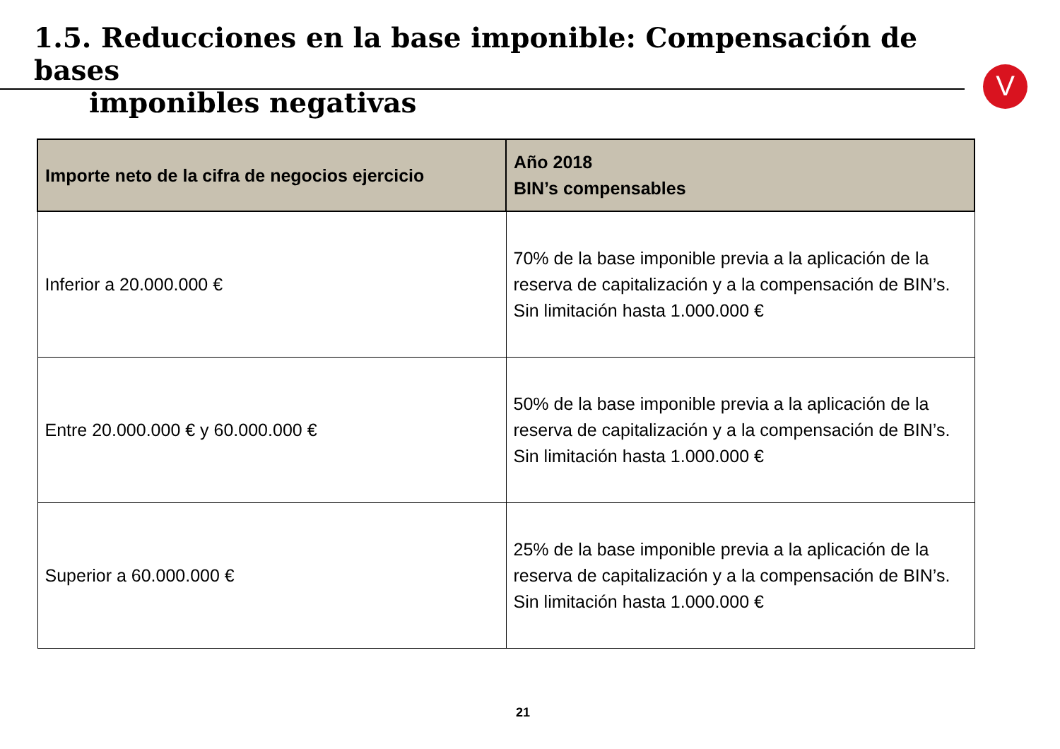1.5. Reducciones en la base imponible: Compensación de bases
imponibles negativas
V
| Importe neto de la cifra de negocios ejercicio | Año 2018 BIN’s compensables |
| --- | --- |
| Inferior a 20.000.000 € | 70% de la base imponible previa a la aplicación de la reserva de capitalización y a la compensación de BIN’s. Sin limitación hasta 1.000.000 € |
| Entre 20.000.000 € y 60.000.000 € | 50% de la base imponible previa a la aplicación de la reserva de capitalización y a la compensación de BIN’s. Sin limitación hasta 1.000.000 € |
| Superior a 60.000.000 € | 25% de la base imponible previa a la aplicación de la reserva de capitalización y a la compensación de BIN’s. Sin limitación hasta 1.000.000 € |
21